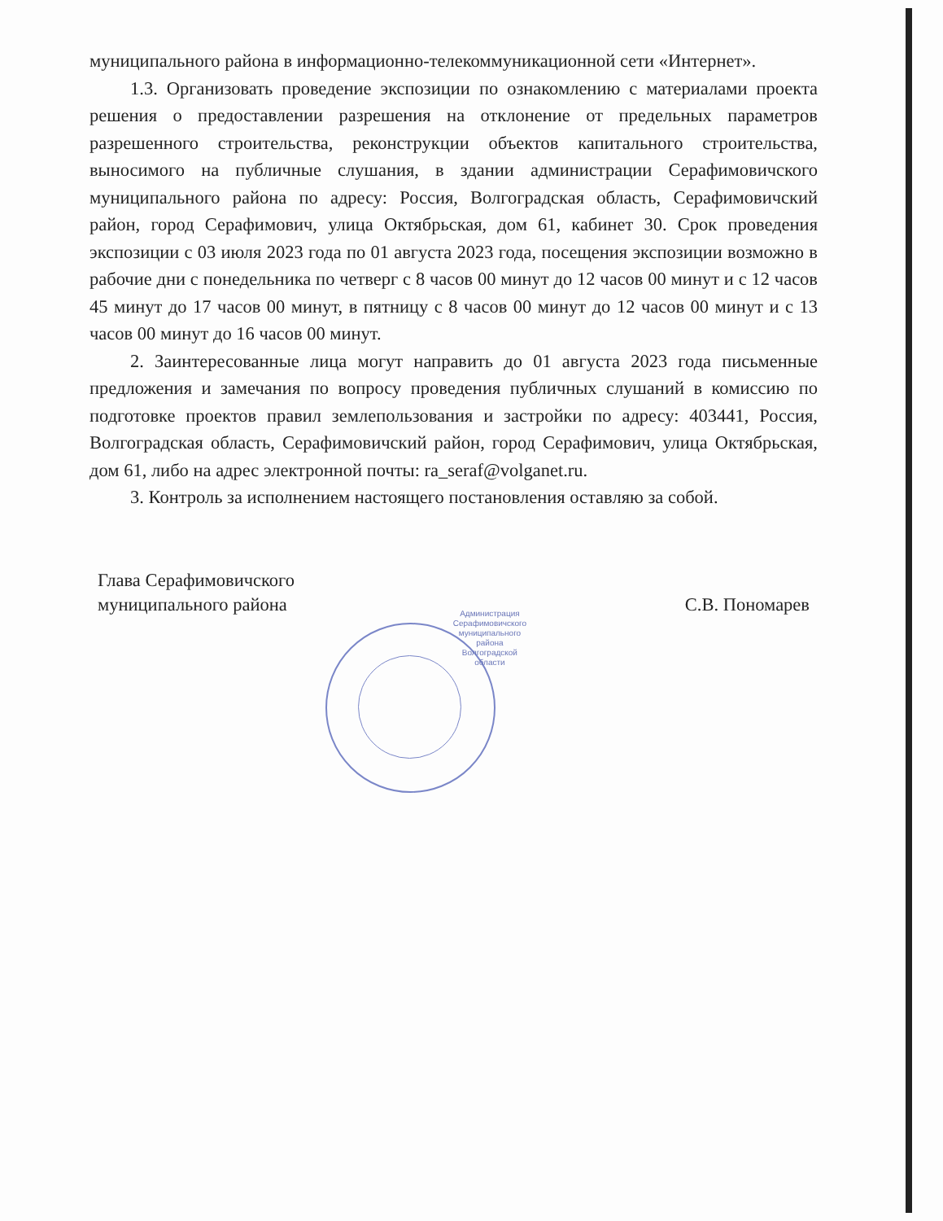муниципального района в информационно-телекоммуникационной сети «Интернет».
1.3. Организовать проведение экспозиции по ознакомлению с материалами проекта решения о предоставлении разрешения на отклонение от предельных параметров разрешенного строительства, реконструкции объектов капитального строительства, выносимого на публичные слушания, в здании администрации Серафимовичского муниципального района по адресу: Россия, Волгоградская область, Серафимовичский район, город Серафимович, улица Октябрьская, дом 61, кабинет 30. Срок проведения экспозиции с 03 июля 2023 года по 01 августа 2023 года, посещения экспозиции возможно в рабочие дни с понедельника по четверг с 8 часов 00 минут до 12 часов 00 минут и с 12 часов 45 минут до 17 часов 00 минут, в пятницу с 8 часов 00 минут до 12 часов 00 минут и с 13 часов 00 минут до 16 часов 00 минут.
2. Заинтересованные лица могут направить до 01 августа 2023 года письменные предложения и замечания по вопросу проведения публичных слушаний в комиссию по подготовке проектов правил землепользования и застройки по адресу: 403441, Россия, Волгоградская область, Серафимовичский район, город Серафимович, улица Октябрьская, дом 61, либо на адрес электронной почты: ra_seraf@volganet.ru.
3. Контроль за исполнением настоящего постановления оставляю за собой.
Глава Серафимовичского
муниципального района
Администрация
Серафимовичского
муниципального
района
Волгоградской
области
С.В. Пономарев